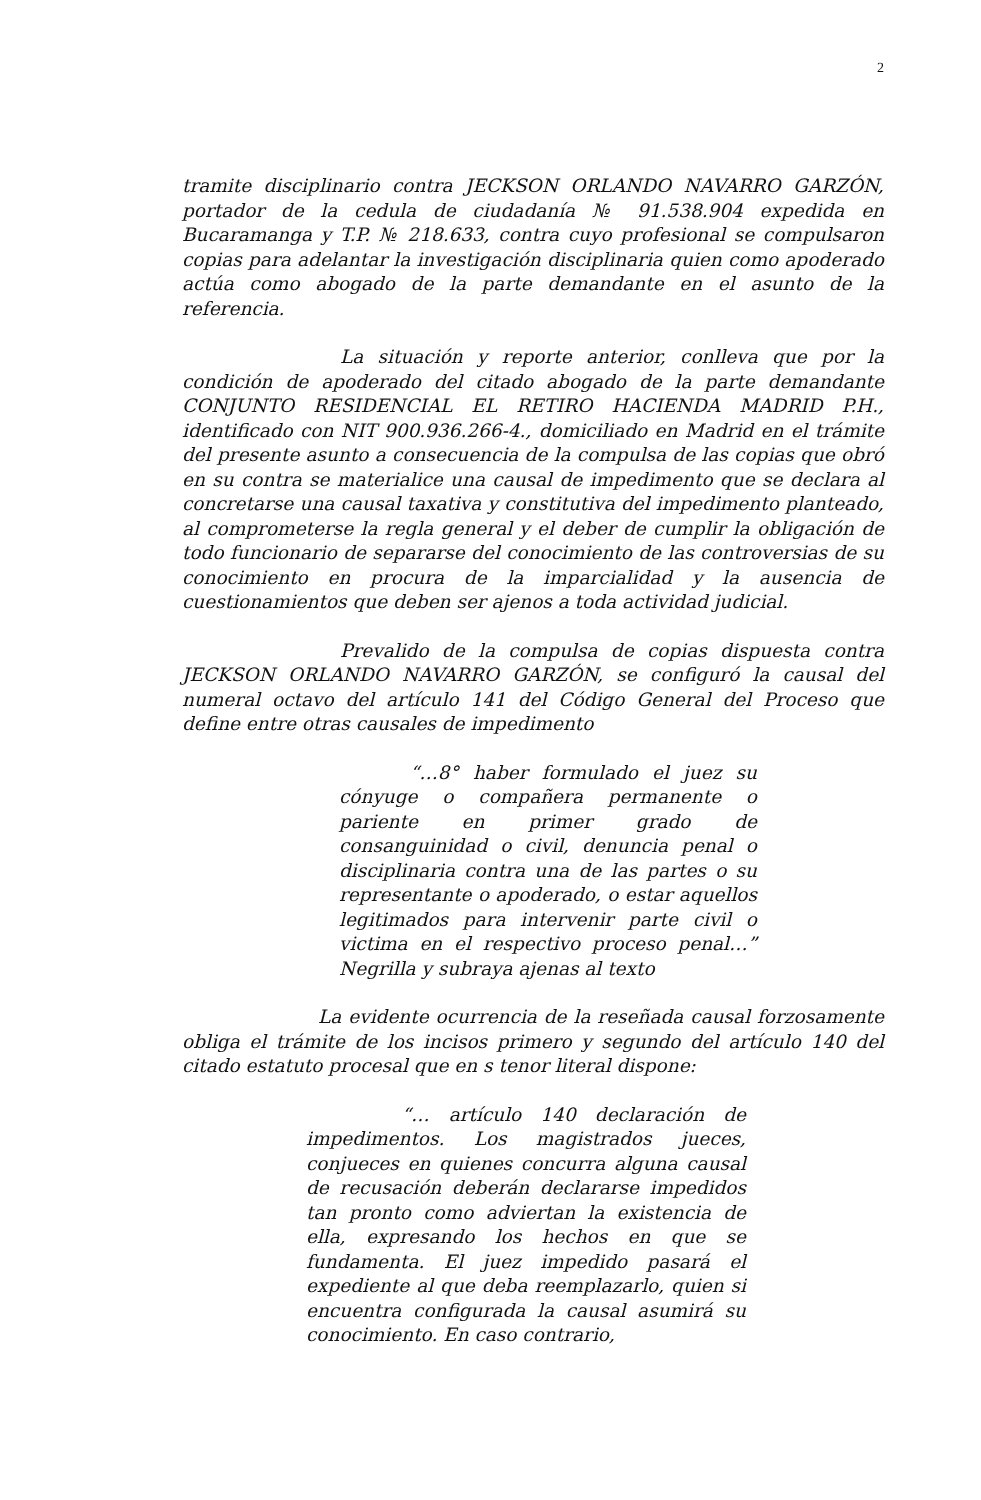2
tramite disciplinario contra JECKSON ORLANDO NAVARRO GARZÓN, portador de la cedula de ciudadanía № 91.538.904 expedida en Bucaramanga y T.P. № 218.633, contra cuyo profesional se compulsaron copias para adelantar la investigación disciplinaria quien como apoderado actúa como abogado de la parte demandante en el asunto de la referencia.
La situación y reporte anterior, conlleva que por la condición de apoderado del citado abogado de la parte demandante CONJUNTO RESIDENCIAL EL RETIRO HACIENDA MADRID P.H., identificado con NIT 900.936.266-4., domiciliado en Madrid en el trámite del presente asunto a consecuencia de la compulsa de las copias que obró en su contra se materialice una causal de impedimento que se declara al concretarse una causal taxativa y constitutiva del impedimento planteado, al comprometerse la regla general y el deber de cumplir la obligación de todo funcionario de separarse del conocimiento de las controversias de su conocimiento en procura de la imparcialidad y la ausencia de cuestionamientos que deben ser ajenos a toda actividad judicial.
Prevalido de la compulsa de copias dispuesta contra JECKSON ORLANDO NAVARRO GARZÓN, se configuró la causal del numeral octavo del artículo 141 del Código General del Proceso que define entre otras causales de impedimento
“…8° haber formulado el juez su cónyuge o compañera permanente o pariente en primer grado de consanguinidad o civil, denuncia penal o disciplinaria contra una de las partes o su representante o apoderado, o estar aquellos legitimados para intervenir parte civil o victima en el respectivo proceso penal…” Negrilla y subraya ajenas al texto
La evidente ocurrencia de la reseñada causal forzosamente obliga el trámite de los incisos primero y segundo del artículo 140 del citado estatuto procesal que en s tenor literal dispone:
“… artículo 140 declaración de impedimentos. Los magistrados jueces, conjueces en quienes concurra alguna causal de recusación deberán declararse impedidos tan pronto como adviertan la existencia de ella, expresando los hechos en que se fundamenta. El juez impedido pasará el expediente al que deba reemplazarlo, quien si encuentra configurada la causal asumirá su conocimiento. En caso contrario,